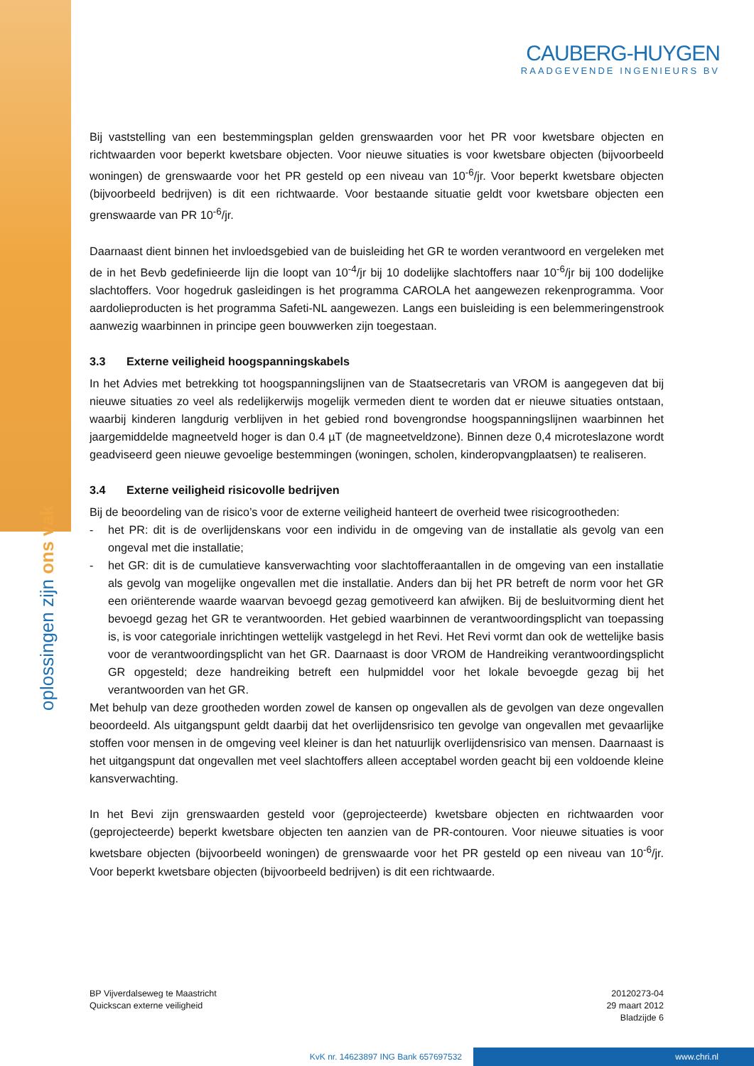CAUBERG-HUYGEN
RAADGEVENDE INGENIEURS BV
oplossingen zijn ons vak
Bij vaststelling van een bestemmingsplan gelden grenswaarden voor het PR voor kwetsbare objecten en richtwaarden voor beperkt kwetsbare objecten. Voor nieuwe situaties is voor kwetsbare objecten (bijvoorbeeld woningen) de grenswaarde voor het PR gesteld op een niveau van 10<sup>-6</sup>/jr. Voor beperkt kwetsbare objecten (bijvoorbeeld bedrijven) is dit een richtwaarde. Voor bestaande situatie geldt voor kwetsbare objecten een grenswaarde van PR 10<sup>-6</sup>/jr.
Daarnaast dient binnen het invloedsgebied van de buisleiding het GR te worden verantwoord en vergeleken met de in het Bevb gedefinieerde lijn die loopt van 10<sup>-4</sup>/jr bij 10 dodelijke slachtoffers naar 10<sup>-6</sup>/jr bij 100 dodelijke slachtoffers. Voor hogedruk gasleidingen is het programma CAROLA het aangewezen rekenprogramma. Voor aardolieproducten is het programma Safeti-NL aangewezen. Langs een buisleiding is een belemmeringenstrook aanwezig waarbinnen in principe geen bouwwerken zijn toegestaan.
3.3 Externe veiligheid hoogspanningskabels
In het Advies met betrekking tot hoogspanningslijnen van de Staatsecretaris van VROM is aangegeven dat bij nieuwe situaties zo veel als redelijkerwijs mogelijk vermeden dient te worden dat er nieuwe situaties ontstaan, waarbij kinderen langdurig verblijven in het gebied rond bovengrondse hoogspanningslijnen waarbinnen het jaargemiddelde magneetveld hoger is dan 0.4 µT (de magneetveldzone). Binnen deze 0,4 microteslazone wordt geadviseerd geen nieuwe gevoelige bestemmingen (woningen, scholen, kinderopvangplaatsen) te realiseren.
3.4 Externe veiligheid risicovolle bedrijven
Bij de beoordeling van de risico’s voor de externe veiligheid hanteert de overheid twee risicogrootheden:
- het PR: dit is de overlijdenskans voor een individu in de omgeving van de installatie als gevolg van een ongeval met die installatie;
- het GR: dit is de cumulatieve kansverwachting voor slachtofferaantallen in de omgeving van een installatie als gevolg van mogelijke ongevallen met die installatie. Anders dan bij het PR betreft de norm voor het GR een oriënterende waarde waarvan bevoegd gezag gemotiveerd kan afwijken. Bij de besluitvorming dient het bevoegd gezag het GR te verantwoorden. Het gebied waarbinnen de verantwoordingsplicht van toepassing is, is voor categoriale inrichtingen wettelijk vastgelegd in het Revi. Het Revi vormt dan ook de wettelijke basis voor de verantwoordingsplicht van het GR. Daarnaast is door VROM de Handreiking verantwoordingsplicht GR opgesteld; deze handreiking betreft een hulpmiddel voor het lokale bevoegde gezag bij het verantwoorden van het GR.
Met behulp van deze grootheden worden zowel de kansen op ongevallen als de gevolgen van deze ongevallen beoordeeld. Als uitgangspunt geldt daarbij dat het overlijdensrisico ten gevolge van ongevallen met gevaarlijke stoffen voor mensen in de omgeving veel kleiner is dan het natuurlijk overlijdensrisico van mensen. Daarnaast is het uitgangspunt dat ongevallen met veel slachtoffers alleen acceptabel worden geacht bij een voldoende kleine kansverwachting.
In het Bevi zijn grenswaarden gesteld voor (geprojecteerde) kwetsbare objecten en richtwaarden voor (geprojecteerde) beperkt kwetsbare objecten ten aanzien van de PR-contouren. Voor nieuwe situaties is voor kwetsbare objecten (bijvoorbeeld woningen) de grenswaarde voor het PR gesteld op een niveau van 10<sup>-6</sup>/jr. Voor beperkt kwetsbare objecten (bijvoorbeeld bedrijven) is dit een richtwaarde.
BP Vijverdalseweg te Maastricht
Quickscan externe veiligheid
20120273-04
29 maart 2012
Bladzijde 6
KvK nr. 14623897 ING Bank 657697532 www.chri.nl